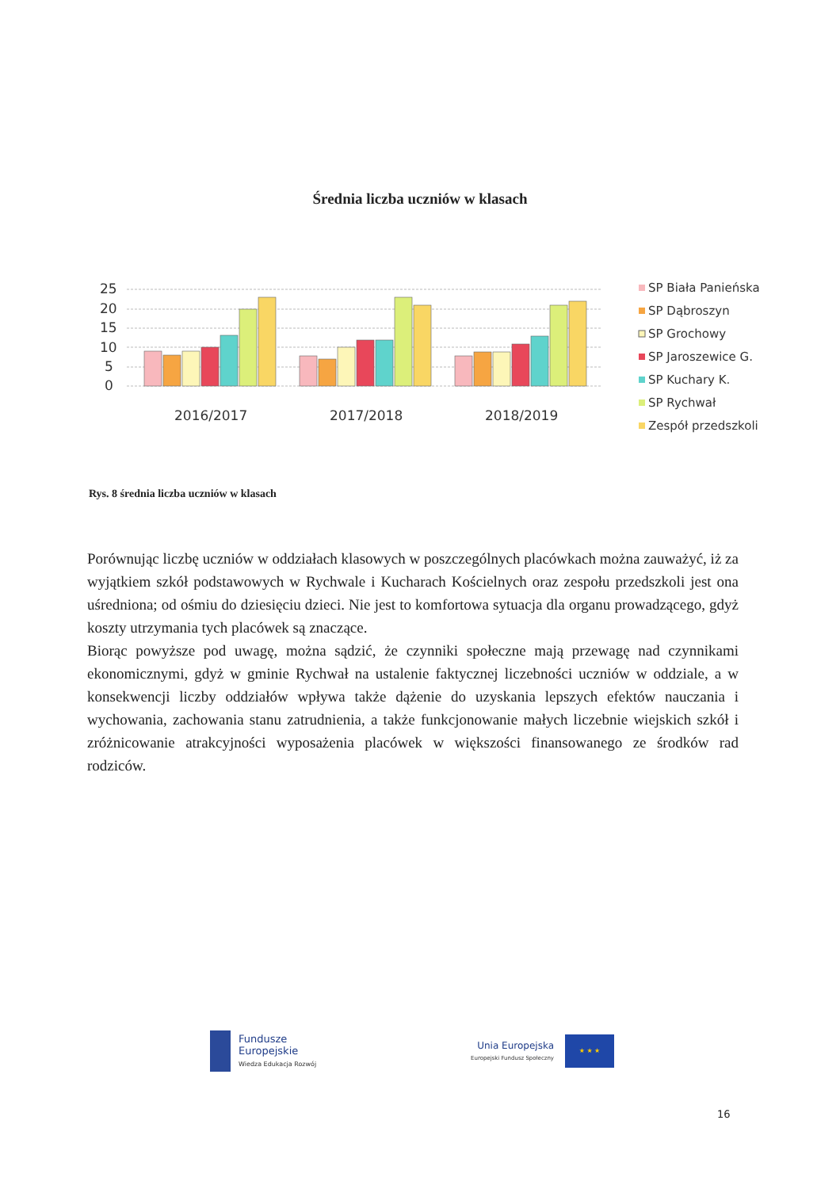Średnia liczba uczniów w klasach
25
20
15
10
5
0
2016/2017
2017/2018
2018/2019
SP Biała Panieńska
SP Dąbroszyn
SP Grochowy
SP Jaroszewice G.
SP Kuchary K.
SP Rychwał
Zespół przedszkoli
Rys. 8 średnia liczba uczniów w klasach
Porównując liczbę uczniów w oddziałach klasowych w poszczególnych placówkach można zauważyć, iż za wyjątkiem szkół podstawowych w Rychwale i Kucharach Kościelnych oraz zespołu przedszkoli jest ona uśredniona; od ośmiu do dziesięciu dzieci. Nie jest to komfortowa sytuacja dla organu prowadzącego, gdyż koszty utrzymania tych placówek są znaczące.
Biorąc powyższe pod uwagę, można sądzić, że czynniki społeczne mają przewagę nad czynnikami ekonomicznymi, gdyż w gminie Rychwał na ustalenie faktycznej liczebności uczniów w oddziale, a w konsekwencji liczby oddziałów wpływa także dążenie do uzyskania lepszych efektów nauczania i wychowania, zachowania stanu zatrudnienia, a także funkcjonowanie małych liczebnie wiejskich szkół i zróżnicowanie atrakcyjności wyposażenia placówek w większości finansowanego ze środków rad rodziców.
Fundusze
Europejskie
Wiedza Edukacja Rozwój
Unia Europejska
Europejski Fundusz Społeczny
★ ★ ★
16